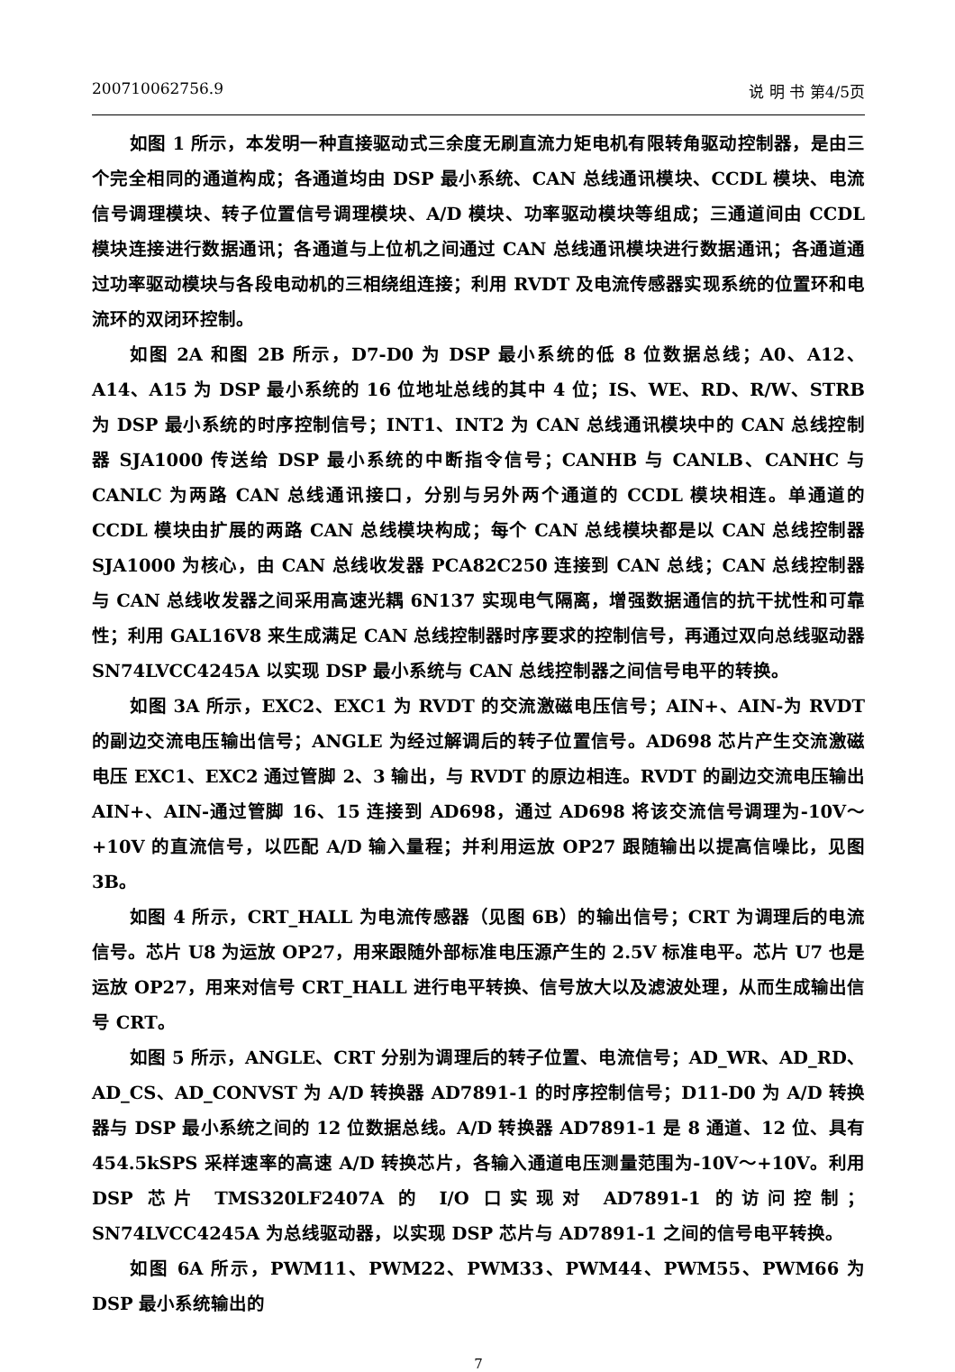200710062756.9 说 明 书 第4/5页
如图 1 所示，本发明一种直接驱动式三余度无刷直流力矩电机有限转角驱动控制器，是由三个完全相同的通道构成；各通道均由 DSP 最小系统、CAN 总线通讯模块、CCDL 模块、电流信号调理模块、转子位置信号调理模块、A/D 模块、功率驱动模块等组成；三通道间由 CCDL 模块连接进行数据通讯；各通道与上位机之间通过 CAN 总线通讯模块进行数据通讯；各通道通过功率驱动模块与各段电动机的三相绕组连接；利用 RVDT 及电流传感器实现系统的位置环和电流环的双闭环控制。
如图 2A 和图 2B 所示，D7-D0 为 DSP 最小系统的低 8 位数据总线；A0、A12、A14、A15 为 DSP 最小系统的 16 位地址总线的其中 4 位；IS、WE、RD、R/W、STRB 为 DSP 最小系统的时序控制信号；INT1、INT2 为 CAN 总线通讯模块中的 CAN 总线控制器 SJA1000 传送给 DSP 最小系统的中断指令信号；CANHB 与 CANLB、CANHC 与 CANLC 为两路 CAN 总线通讯接口，分别与另外两个通道的 CCDL 模块相连。单通道的 CCDL 模块由扩展的两路 CAN 总线模块构成；每个 CAN 总线模块都是以 CAN 总线控制器 SJA1000 为核心，由 CAN 总线收发器 PCA82C250 连接到 CAN 总线；CAN 总线控制器与 CAN 总线收发器之间采用高速光耦 6N137 实现电气隔离，增强数据通信的抗干扰性和可靠性；利用 GAL16V8 来生成满足 CAN 总线控制器时序要求的控制信号，再通过双向总线驱动器 SN74LVCC4245A 以实现 DSP 最小系统与 CAN 总线控制器之间信号电平的转换。
如图 3A 所示，EXC2、EXC1 为 RVDT 的交流激磁电压信号；AIN+、AIN-为 RVDT 的副边交流电压输出信号；ANGLE 为经过解调后的转子位置信号。AD698 芯片产生交流激磁电压 EXC1、EXC2 通过管脚 2、3 输出，与 RVDT 的原边相连。RVDT 的副边交流电压输出 AIN+、AIN-通过管脚 16、15 连接到 AD698，通过 AD698 将该交流信号调理为-10V～+10V 的直流信号，以匹配 A/D 输入量程；并利用运放 OP27 跟随输出以提高信噪比，见图 3B。
如图 4 所示，CRT_HALL 为电流传感器（见图 6B）的输出信号；CRT 为调理后的电流信号。芯片 U8 为运放 OP27，用来跟随外部标准电压源产生的 2.5V 标准电平。芯片 U7 也是运放 OP27，用来对信号 CRT_HALL 进行电平转换、信号放大以及滤波处理，从而生成输出信号 CRT。
如图 5 所示，ANGLE、CRT 分别为调理后的转子位置、电流信号；AD_WR、AD_RD、AD_CS、AD_CONVST 为 A/D 转换器 AD7891-1 的时序控制信号；D11-D0 为 A/D 转换器与 DSP 最小系统之间的 12 位数据总线。A/D 转换器 AD7891-1 是 8 通道、12 位、具有 454.5kSPS 采样速率的高速 A/D 转换芯片，各输入通道电压测量范围为-10V～+10V。利用 DSP 芯片 TMS320LF2407A 的 I/O 口实现对 AD7891-1 的访问控制；SN74LVCC4245A 为总线驱动器，以实现 DSP 芯片与 AD7891-1 之间的信号电平转换。
如图 6A 所示，PWM11、PWM22、PWM33、PWM44、PWM55、PWM66 为 DSP 最小系统输出的
7